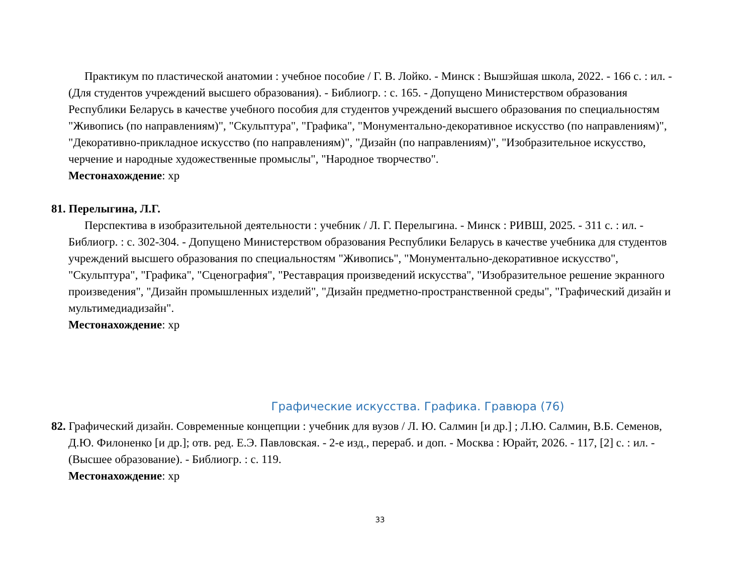Практикум по пластической анатомии : учебное пособие / Г. В. Лойко. - Минск : Вышэйшая школа, 2022. - 166 с. : ил. - (Для студентов учреждений высшего образования). - Библиогр. : с. 165. - Допущено Министерством образования Республики Беларусь в качестве учебного пособия для студентов учреждений высшего образования по специальностям "Живопись (по направлениям)", "Скульптура", "Графика", "Монументально-декоративное искусство (по направлениям)", "Декоративно-прикладное искусство (по направлениям)", "Дизайн (по направлениям)", "Изобразительное искусство, черчение и народные художественные промыслы", "Народное творчество".
Местонахождение: хр
81. Перелыгина, Л.Г.
Перспектива в изобразительной деятельности : учебник / Л. Г. Перелыгина. - Минск : РИВШ, 2025. - 311 с. : ил. - Библиогр. : с. 302-304. - Допущено Министерством образования Республики Беларусь в качестве учебника для студентов учреждений высшего образования по специальностям "Живопись", "Монументально-декоративное искусство", "Скульптура", "Графика", "Сценография", "Реставрация произведений искусства", "Изобразительное решение экранного произведения", "Дизайн промышленных изделий", "Дизайн предметно-пространственной среды", "Графический дизайн и мультимедиадизайн".
Местонахождение: хр
Графические искусства. Графика. Гравюра (76)
82. Графический дизайн. Современные концепции : учебник для вузов / Л. Ю. Салмин [и др.] ; Л.Ю. Салмин, В.Б. Семенов, Д.Ю. Филоненко [и др.]; отв. ред. Е.Э. Павловская. - 2-е изд., перераб. и доп. - Москва : Юрайт, 2026. - 117, [2] с. : ил. - (Высшее образование). - Библиогр. : с. 119.
Местонахождение: хр
33